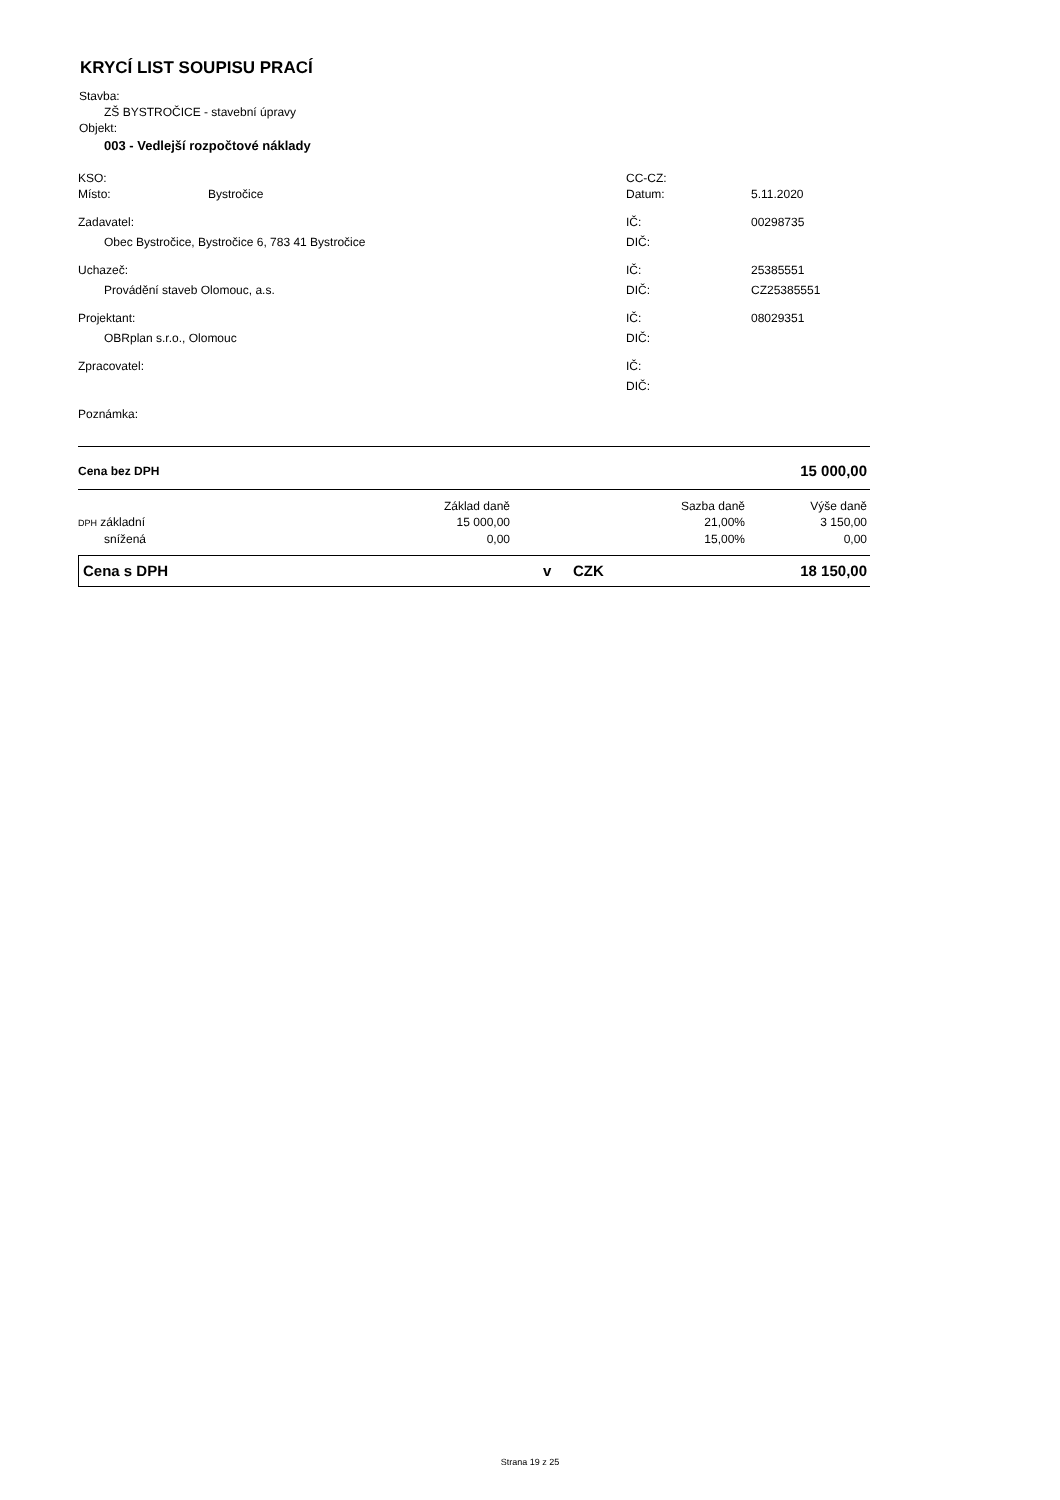KRYCÍ LIST SOUPISU PRACÍ
Stavba:
ZŠ BYSTROČICE - stavební úpravy
Objekt:
003 - Vedlejší rozpočtové náklady
| KSO: | | CC-CZ: | |
| Místo: | Bystročice | Datum: | 5.11.2020 |
| Zadavatel: | | IČ: | 00298735 |
| Obec Bystročice, Bystročice 6, 783 41 Bystročice | | DIČ: | |
| Uchazeč: | | IČ: | 25385551 |
| Provádění staveb Olomouc, a.s. | | DIČ: | CZ25385551 |
| Projektant: | | IČ: | 08029351 |
| OBRplan s.r.o., Olomouc | | DIČ: | |
| Zpracovatel: | | IČ: | |
| | | DIČ: | |
| Poznámka: | | | |
| Cena bez DPH | 15 000,00 |
| | Základ daně | Sazba daně | Výše daně |
| DPH základní | 15 000,00 | 21,00% | 3 150,00 |
| snížená | 0,00 | 15,00% | 0,00 |
| Cena s DPH | v | CZK | 18 150,00 |
Strana 19 z 25